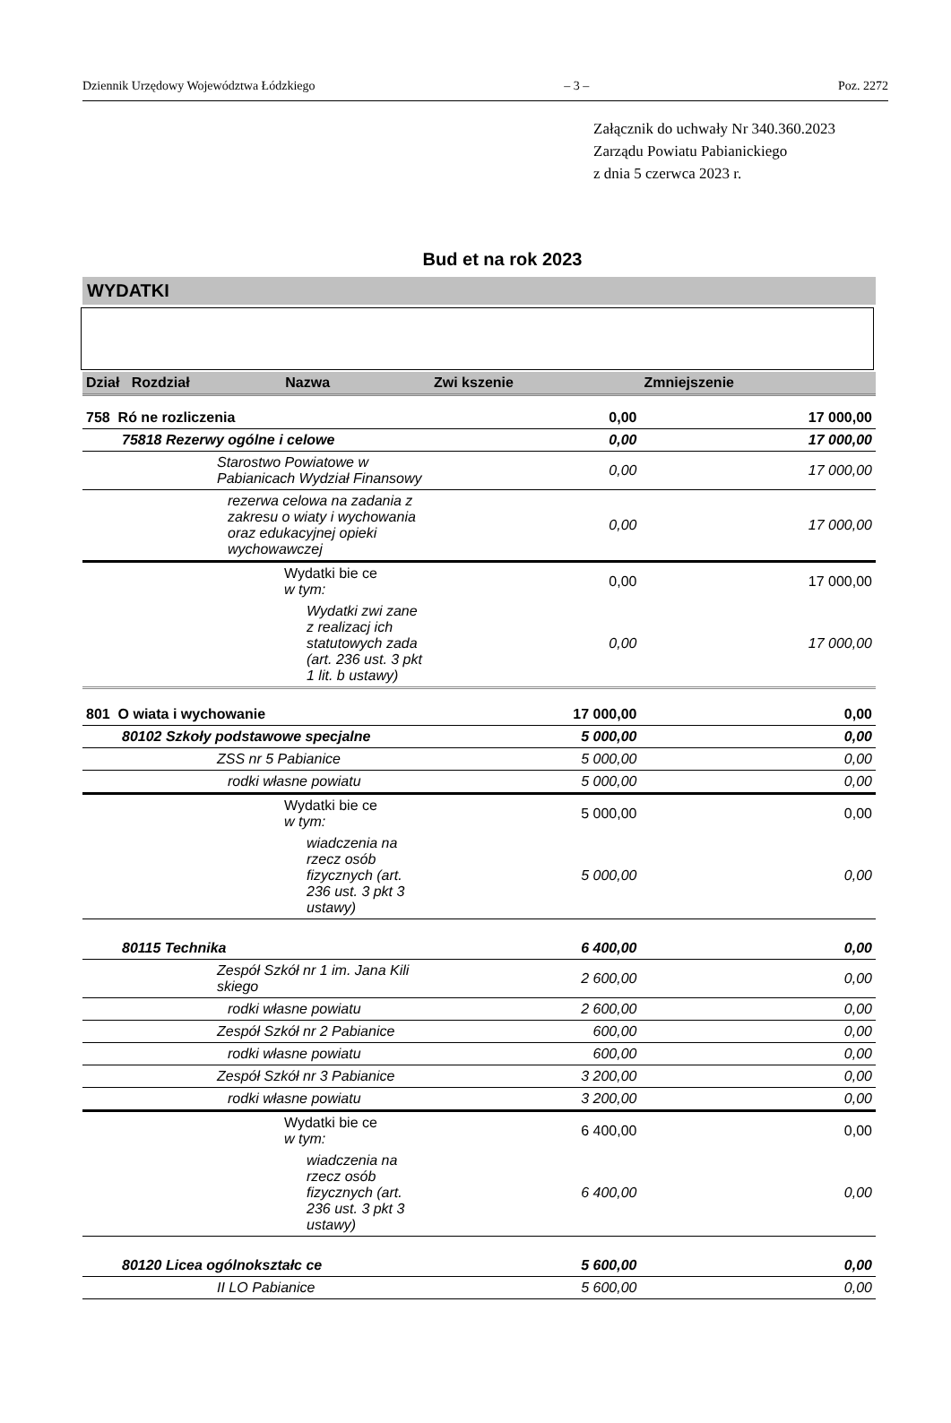Dziennik Urzędowy Województwa Łódzkiego – 3 – Poz. 2272
Załącznik do uchwały Nr 340.360.2023
Zarządu Powiatu Pabianickiego
z dnia 5 czerwca 2023 r.
Bud et na rok 2023
WYDATKI
| Dział Rozdział Nazwa | Zwi kszenie | Zmniejszenie |
| --- | --- | --- |
| 758 Ró ne rozliczenia | 0,00 | 17 000,00 |
| 75818 Rezerwy ogólne i celowe | 0,00 | 17 000,00 |
| Starostwo Powiatowe w Pabianicach Wydział Finansowy | 0,00 | 17 000,00 |
| rezerwa celowa na zadania z zakresu o wiaty i wychowania oraz edukacyjnej opieki wychowawczej | 0,00 | 17 000,00 |
| Wydatki bie ce w tym: | 0,00 | 17 000,00 |
| Wydatki zwi zane z realizacj ich statutowych zada (art. 236 ust. 3 pkt 1 lit. b ustawy) | 0,00 | 17 000,00 |
| 801 O wiata i wychowanie | 17 000,00 | 0,00 |
| 80102 Szkoły podstawowe specjalne | 5 000,00 | 0,00 |
| ZSS nr 5 Pabianice | 5 000,00 | 0,00 |
| rodki własne powiatu | 5 000,00 | 0,00 |
| Wydatki bie ce w tym: | 5 000,00 | 0,00 |
| wiadczenia na rzecz osób fizycznych (art. 236 ust. 3 pkt 3 ustawy) | 5 000,00 | 0,00 |
| 80115 Technika | 6 400,00 | 0,00 |
| Zespół Szkół nr 1 im. Jana Kili skiego | 2 600,00 | 0,00 |
| rodki własne powiatu | 2 600,00 | 0,00 |
| Zespół Szkół nr 2 Pabianice | 600,00 | 0,00 |
| rodki własne powiatu | 600,00 | 0,00 |
| Zespół Szkół nr 3 Pabianice | 3 200,00 | 0,00 |
| rodki własne powiatu | 3 200,00 | 0,00 |
| Wydatki bie ce w tym: | 6 400,00 | 0,00 |
| wiadczenia na rzecz osób fizycznych (art. 236 ust. 3 pkt 3 ustawy) | 6 400,00 | 0,00 |
| 80120 Licea ogólnokształc ce | 5 600,00 | 0,00 |
| II LO Pabianice | 5 600,00 | 0,00 |